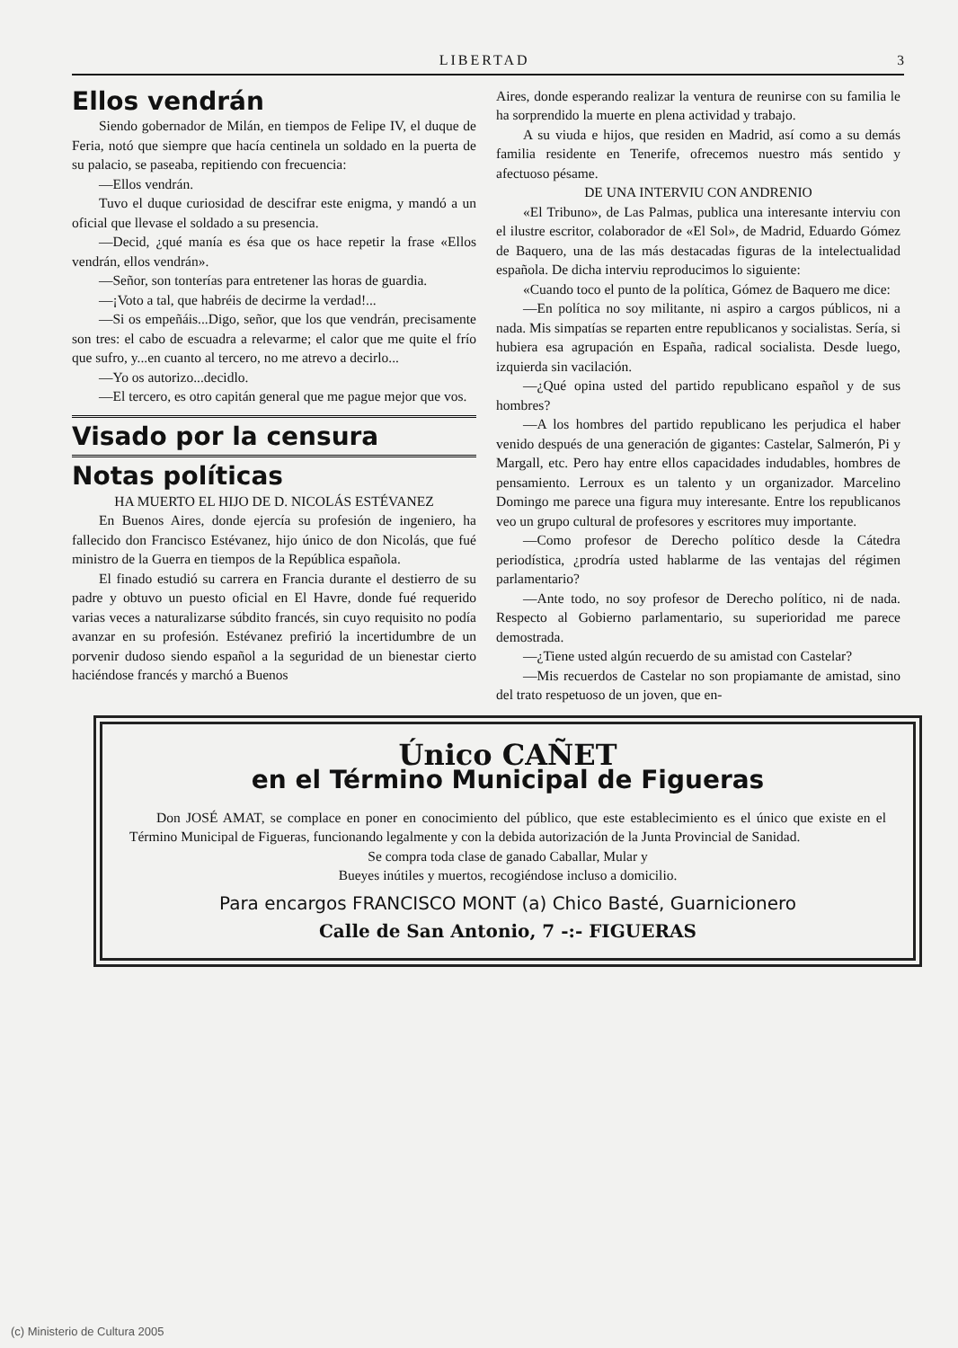LIBERTAD 3
Ellos vendrán
Siendo gobernador de Milán, en tiempos de Felipe IV, el duque de Feria, notó que siempre que hacía centinela un soldado en la puerta de su palacio, se paseaba, repitiendo con frecuencia:
—Ellos vendrán.
Tuvo el duque curiosidad de descifrar este enigma, y mandó a un oficial que llevase el soldado a su presencia.
—Decid, ¿qué manía es ésa que os hace repetir la frase «Ellos vendrán, ellos vendrán».
—Señor, son tonterías para entretener las horas de guardia.
—¡Voto a tal, que habréis de decirme la verdad!...
—Si os empeñáis...Digo, señor, que los que vendrán, precisamente son tres: el cabo de escuadra a relevarme; el calor que me quite el frío que sufro, y...en cuanto al tercero, no me atrevo a decirlo...
—Yo os autorizo...decidlo.
—El tercero, es otro capitán general que me pague mejor que vos.
Visado por la censura
Notas políticas
HA MUERTO EL HIJO DE D. NICOLÁS ESTÉVANEZ
En Buenos Aires, donde ejercía su profesión de ingeniero, ha fallecido don Francisco Estévanez, hijo único de don Nicolás, que fué ministro de la Guerra en tiempos de la República española.
El finado estudió su carrera en Francia durante el destierro de su padre y obtuvo un puesto oficial en El Havre, donde fué requerido varias veces a naturalizarse súbdito francés, sin cuyo requisito no podía avanzar en su profesión. Estévanez prefirió la incertidumbre de un porvenir dudoso siendo español a la seguridad de un bienestar cierto haciéndose francés y marchó a Buenos
Aires, donde esperando realizar la ventura de reunirse con su familia le ha sorprendido la muerte en plena actividad y trabajo.
A su viuda e hijos, que residen en Madrid, así como a su demás familia residente en Tenerife, ofrecemos nuestro más sentido y afectuoso pésame.
DE UNA INTERVIU CON ANDRENIO
«El Tribuno», de Las Palmas, publica una interesante interviu con el ilustre escritor, colaborador de «El Sol», de Madrid, Eduardo Gómez de Baquero, una de las más destacadas figuras de la intelectualidad española. De dicha interviu reproducimos lo siguiente:
«Cuando toco el punto de la política, Gómez de Baquero me dice:
—En política no soy militante, ni aspiro a cargos públicos, ni a nada. Mis simpatías se reparten entre republicanos y socialistas. Sería, si hubiera esa agrupación en España, radical socialista. Desde luego, izquierda sin vacilación.
—¿Qué opina usted del partido republicano español y de sus hombres?
—A los hombres del partido republicano les perjudica el haber venido después de una generación de gigantes: Castelar, Salmerón, Pi y Margall, etc. Pero hay entre ellos capacidades indudables, hombres de pensamiento. Lerroux es un talento y un organizador. Marcelino Domingo me parece una figura muy interesante. Entre los republicanos veo un grupo cultural de profesores y escritores muy importante.
—Como profesor de Derecho político desde la Cátedra periodística, ¿prodría usted hablarme de las ventajas del régimen parlamentario?
—Ante todo, no soy profesor de Derecho político, ni de nada. Respecto al Gobierno parlamentario, su superioridad me parece demostrada.
—¿Tiene usted algún recuerdo de su amistad con Castelar?
—Mis recuerdos de Castelar no son propiamante de amistad, sino del trato respetuoso de un joven, que en-
Único CAÑET
en el Término Municipal de Figueras
Don JOSÉ AMAT, se complace en poner en conocimiento del público, que este establecimiento es el único que existe en el Término Municipal de Figueras, funcionando legalmente y con la debida autorización de la Junta Provincial de Sanidad.
Se compra toda clase de ganado Caballar, Mular y
Bueyes inútiles y muertos, recogiéndose incluso a domicilio.
Para encargos FRANCISCO MONT (a) Chico Basté, Guarnicionero
Calle de San Antonio, 7 -:- FIGUERAS
(c) Ministerio de Cultura 2005